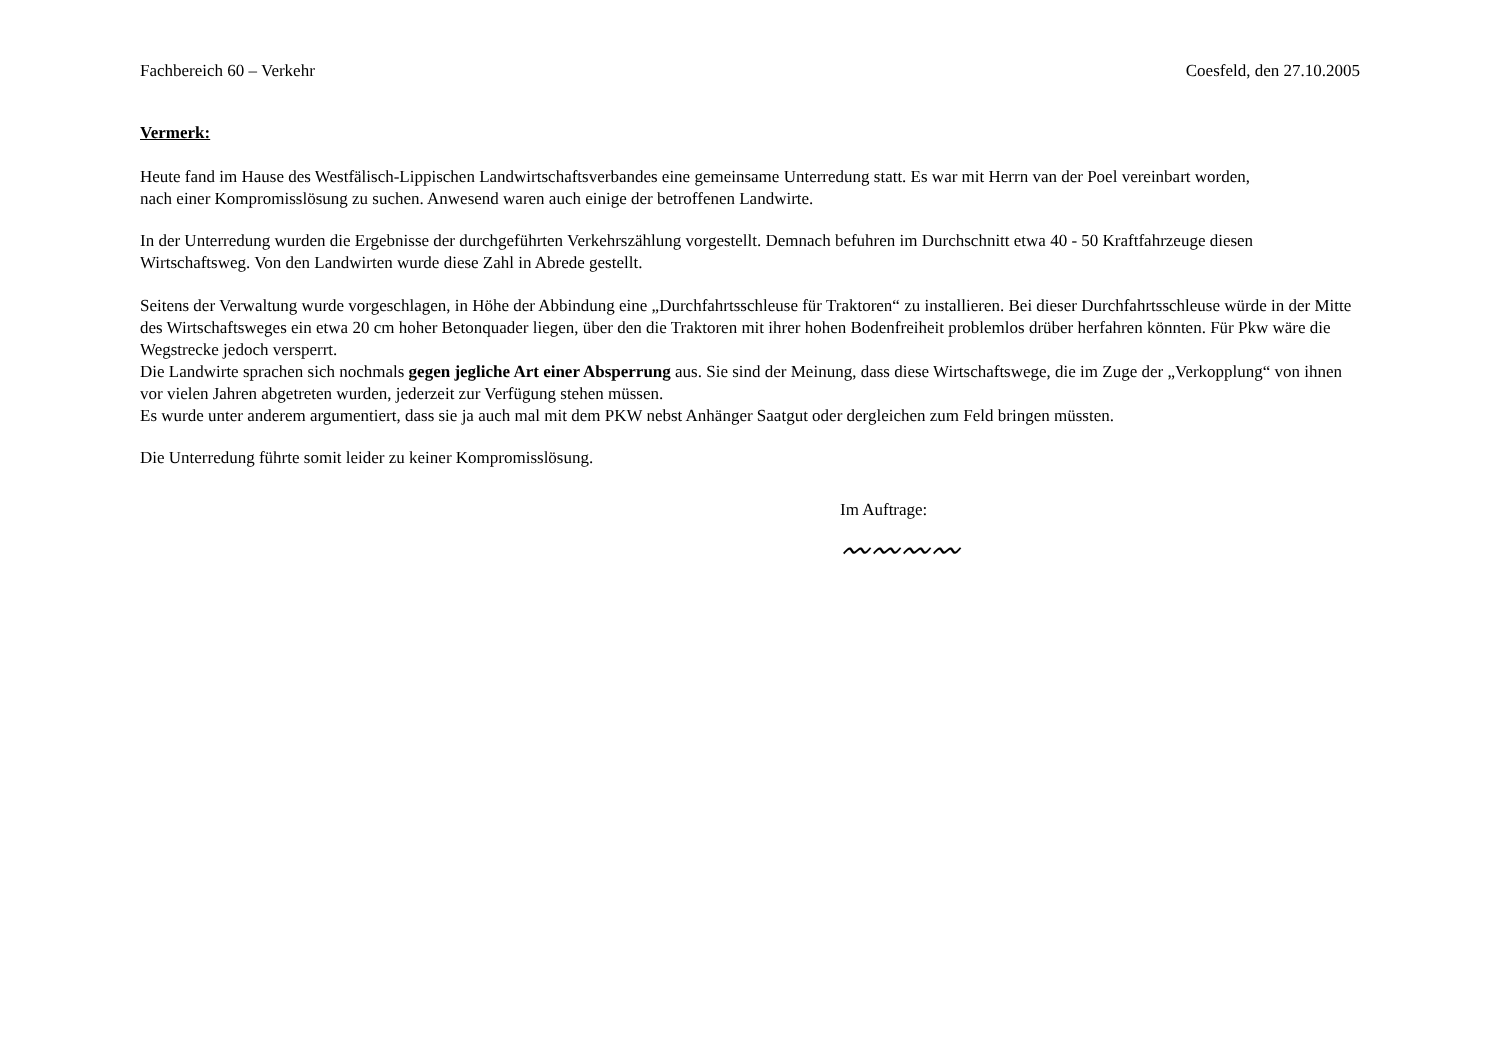Fachbereich 60 – Verkehr Coesfeld, den 27.10.2005
Vermerk:
Heute fand im Hause des Westfälisch-Lippischen Landwirtschaftsverbandes eine gemeinsame Unterredung statt. Es war mit Herrn van der Poel vereinbart worden,
nach einer Kompromisslösung zu suchen. Anwesend waren auch einige der betroffenen Landwirte.
In der Unterredung wurden die Ergebnisse der durchgeführten Verkehrszählung vorgestellt. Demnach befuhren im Durchschnitt etwa 40 - 50 Kraftfahrzeuge diesen Wirtschaftsweg. Von den Landwirten wurde diese Zahl in Abrede gestellt.
Seitens der Verwaltung wurde vorgeschlagen, in Höhe der Abbindung eine „Durchfahrtsschleuse für Traktoren“ zu installieren. Bei dieser Durchfahrtsschleuse würde in der Mitte des Wirtschaftsweges ein etwa 20 cm hoher Betonquader liegen, über den die Traktoren mit ihrer hohen Bodenfreiheit problemlos drüber herfahren könnten. Für Pkw wäre die Wegstrecke jedoch versperrt.
Die Landwirte sprachen sich nochmals gegen jegliche Art einer Absperrung aus. Sie sind der Meinung, dass diese Wirtschaftswege, die im Zuge der „Verkopplung“ von ihnen vor vielen Jahren abgetreten wurden, jederzeit zur Verfügung stehen müssen.
Es wurde unter anderem argumentiert, dass sie ja auch mal mit dem PKW nebst Anhänger Saatgut oder dergleichen zum Feld bringen müssten.
Die Unterredung führte somit leider zu keiner Kompromisslösung.
Im Auftrage:
〰〰〰〰